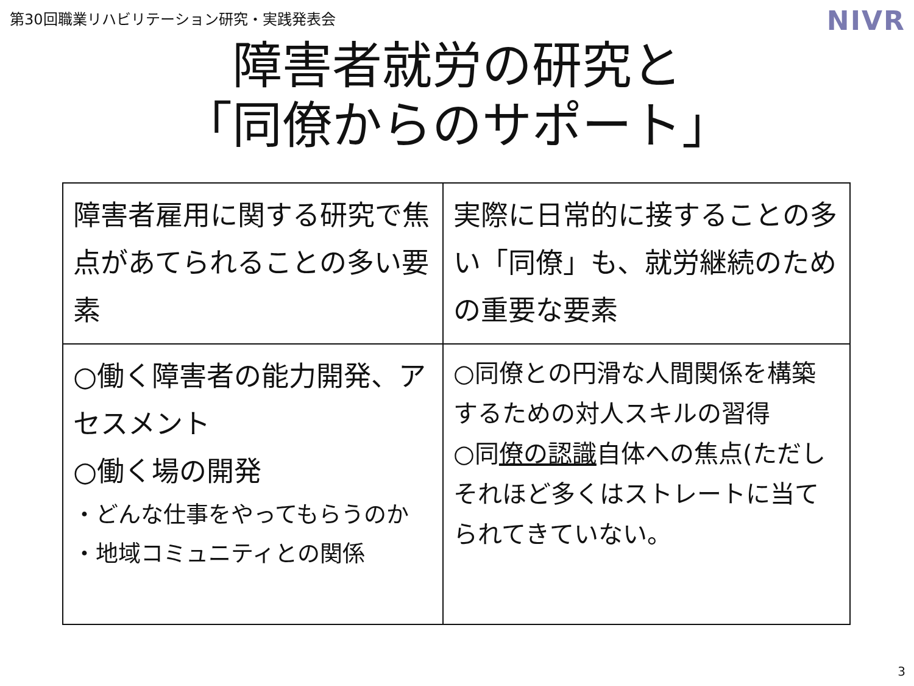第30回職業リハビリテーション研究・実践発表会
NIVR
障害者就労の研究と
「同僚からのサポート」
| 障害者雇用に関する研究で焦点があてられることの多い要素 | 実際に日常的に接することの多い「同僚」も、就労継続のための重要な要素 |
| ○働く障害者の能力開発、アセスメント ○働く場の開発 ・どんな仕事をやってもらうのか ・地域コミュニティとの関係 | ○同僚との円滑な人間関係を構築するための対人スキルの習得 ○同 僚の認識 自体への焦点(ただしそれほど多くはストレートに当てられてきていない。 |
3